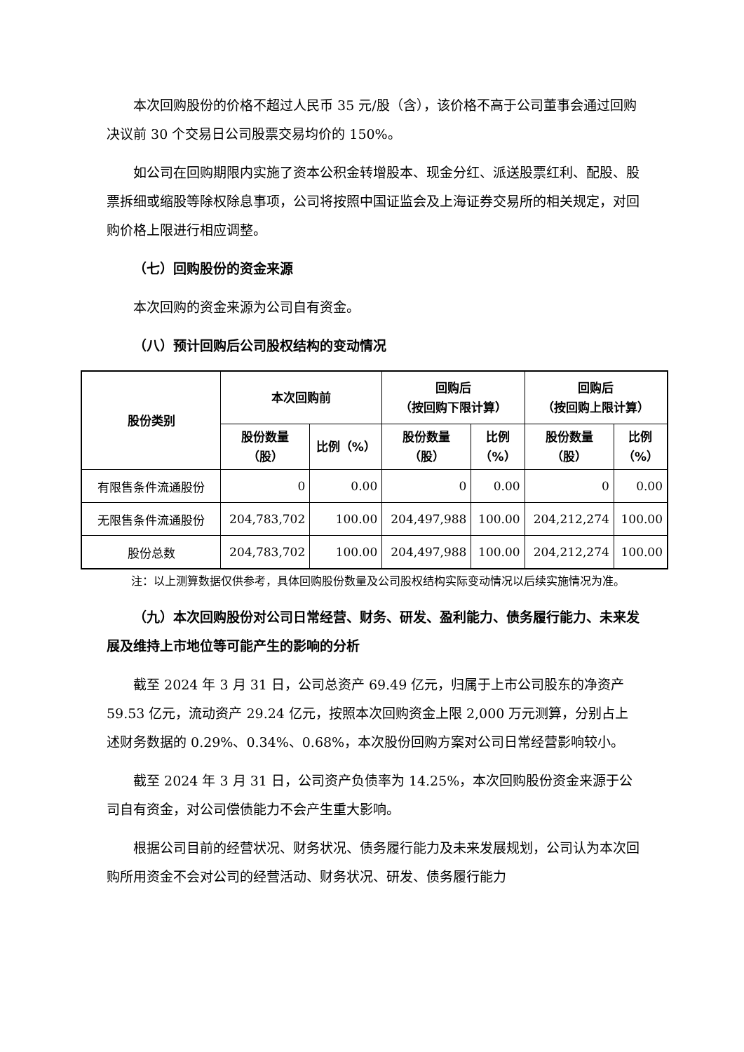本次回购股份的价格不超过人民币 35 元/股（含），该价格不高于公司董事会通过回购决议前 30 个交易日公司股票交易均价的 150%。
如公司在回购期限内实施了资本公积金转增股本、现金分红、派送股票红利、配股、股票拆细或缩股等除权除息事项，公司将按照中国证监会及上海证券交易所的相关规定，对回购价格上限进行相应调整。
（七）回购股份的资金来源
本次回购的资金来源为公司自有资金。
（八）预计回购后公司股权结构的变动情况
| 股份类别 | 本次回购前 | | 回购后 （按回购下限计算） | | 回购后 （按回购上限计算） | |
| --- | --- | --- | --- | --- | --- | --- |
| | 股份数量 （股） | 比例（%） | 股份数量 （股） | 比例 （%） | 股份数量 （股） | 比例 （%） |
| 有限售条件流通股份 | 0 | 0.00 | 0 | 0.00 | 0 | 0.00 |
| 无限售条件流通股份 | 204,783,702 | 100.00 | 204,497,988 | 100.00 | 204,212,274 | 100.00 |
| 股份总数 | 204,783,702 | 100.00 | 204,497,988 | 100.00 | 204,212,274 | 100.00 |
注：以上测算数据仅供参考，具体回购股份数量及公司股权结构实际变动情况以后续实施情况为准。
（九）本次回购股份对公司日常经营、财务、研发、盈利能力、债务履行能力、未来发展及维持上市地位等可能产生的影响的分析
截至 2024 年 3 月 31 日，公司总资产 69.49 亿元，归属于上市公司股东的净资产 59.53 亿元，流动资产 29.24 亿元，按照本次回购资金上限 2,000 万元测算，分别占上述财务数据的 0.29%、0.34%、0.68%，本次股份回购方案对公司日常经营影响较小。
截至 2024 年 3 月 31 日，公司资产负债率为 14.25%，本次回购股份资金来源于公司自有资金，对公司偿债能力不会产生重大影响。
根据公司目前的经营状况、财务状况、债务履行能力及未来发展规划，公司认为本次回购所用资金不会对公司的经营活动、财务状况、研发、债务履行能力